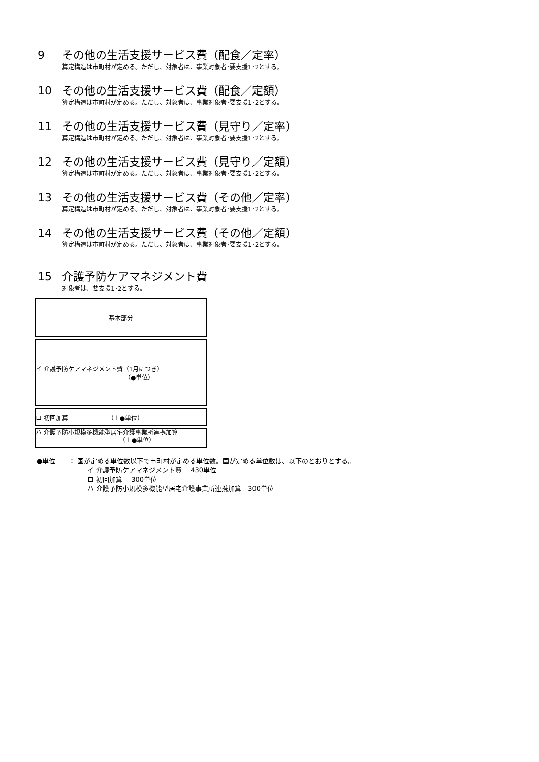9 その他の生活支援サービス費（配食／定率）
算定構造は市町村が定める。ただし、対象者は、事業対象者･要支援1･2とする。
10 その他の生活支援サービス費（配食／定額）
算定構造は市町村が定める。ただし、対象者は、事業対象者･要支援1･2とする。
11 その他の生活支援サービス費（見守り／定率）
算定構造は市町村が定める。ただし、対象者は、事業対象者･要支援1･2とする。
12 その他の生活支援サービス費（見守り／定額）
算定構造は市町村が定める。ただし、対象者は、事業対象者･要支援1･2とする。
13 その他の生活支援サービス費（その他／定率）
算定構造は市町村が定める。ただし、対象者は、事業対象者･要支援1･2とする。
14 その他の生活支援サービス費（その他／定額）
算定構造は市町村が定める。ただし、対象者は、事業対象者･要支援1･2とする。
15 介護予防ケアマネジメント費
対象者は、要支援1･2とする。
基本部分
イ 介護予防ケアマネジメント費（1月につき）
（●単位）
ロ 初回加算　　　　　　　（＋●単位）
ハ 介護予防小規模多機能型居宅介護事業所連携加算
（＋●単位）
●単位　　： 国が定める単位数以下で市町村が定める単位数。国が定める単位数は、以下のとおりとする。
イ 介護予防ケアマネジメント費　 430単位
ロ 初回加算　 300単位
ハ 介護予防小規模多機能型居宅介護事業所連携加算　300単位